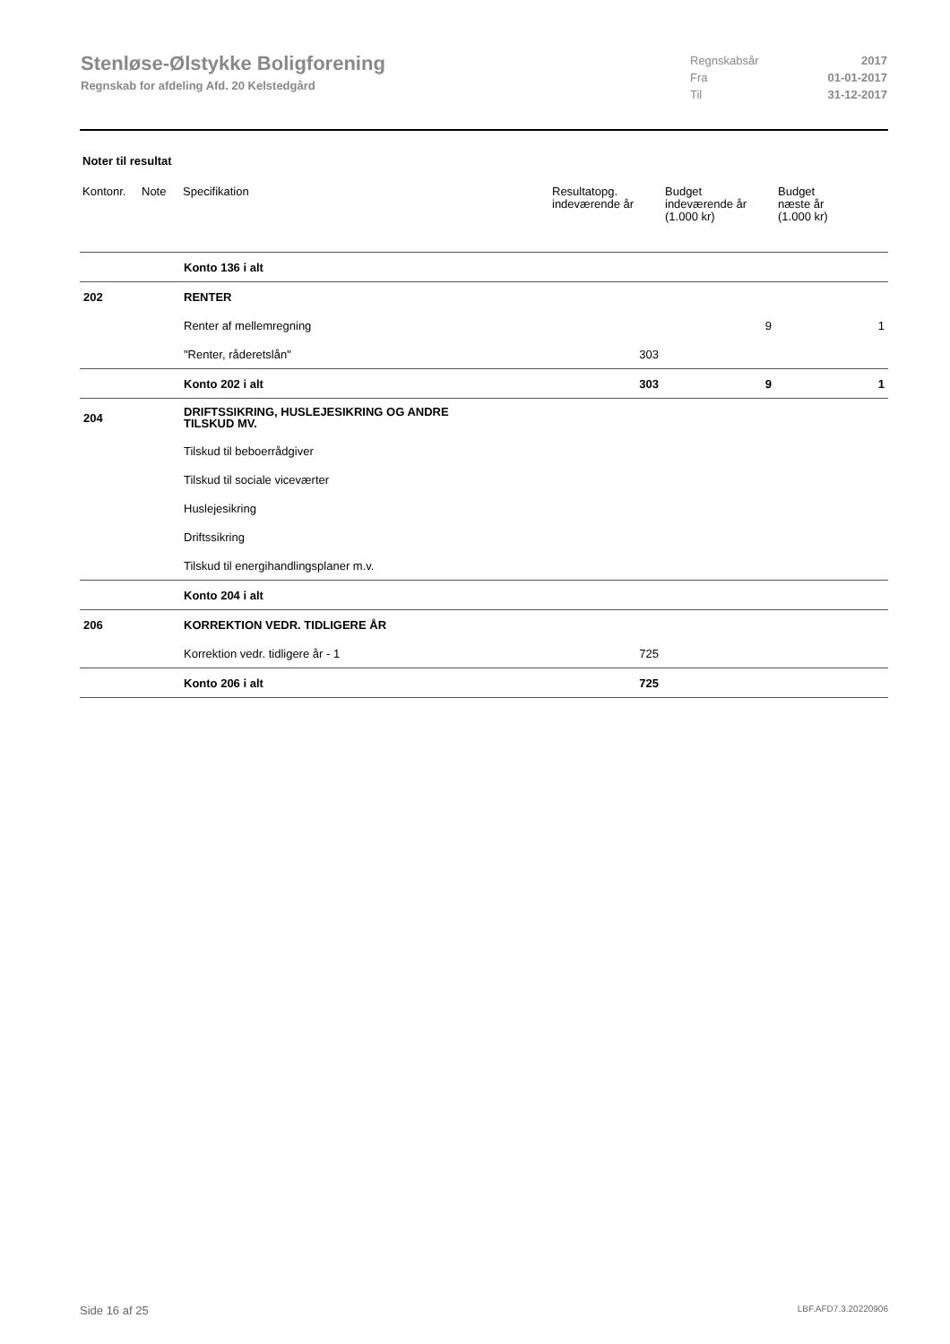Stenløse-Ølstykke Boligforening
Regnskab for afdeling Afd. 20 Kelstedgård
| Regnskabsår | 2017 |
| Fra | 01-01-2017 |
| Til | 31-12-2017 |
Noter til resultat
| Kontonr. | Note | Specifikation | Resultatopg. indeværende år | Budget indeværende år (1.000 kr) | Budget næste år (1.000 kr) |
| --- | --- | --- | --- | --- | --- |
| | | Konto 136 i alt | | | |
| 202 | | RENTER | | | |
| | | Renter af mellemregning | | 9 | 1 |
| | | "Renter, råderetslån" | 303 | | |
| | | Konto 202 i alt | 303 | 9 | 1 |
| 204 | | DRIFTSSIKRING, HUSLEJESIKRING OG ANDRE TILSKUD MV. | | | |
| | | Tilskud til beboerrådgiver | | | |
| | | Tilskud til sociale viceværter | | | |
| | | Huslejesikring | | | |
| | | Driftssikring | | | |
| | | Tilskud til energihandlingsplaner m.v. | | | |
| | | Konto 204 i alt | | | |
| 206 | | KORREKTION VEDR. TIDLIGERE ÅR | | | |
| | | Korrektion vedr. tidligere år - 1 | 725 | | |
| | | Konto 206 i alt | 725 | | |
Side 16 af 25 LBF.AFD7.3.20220906